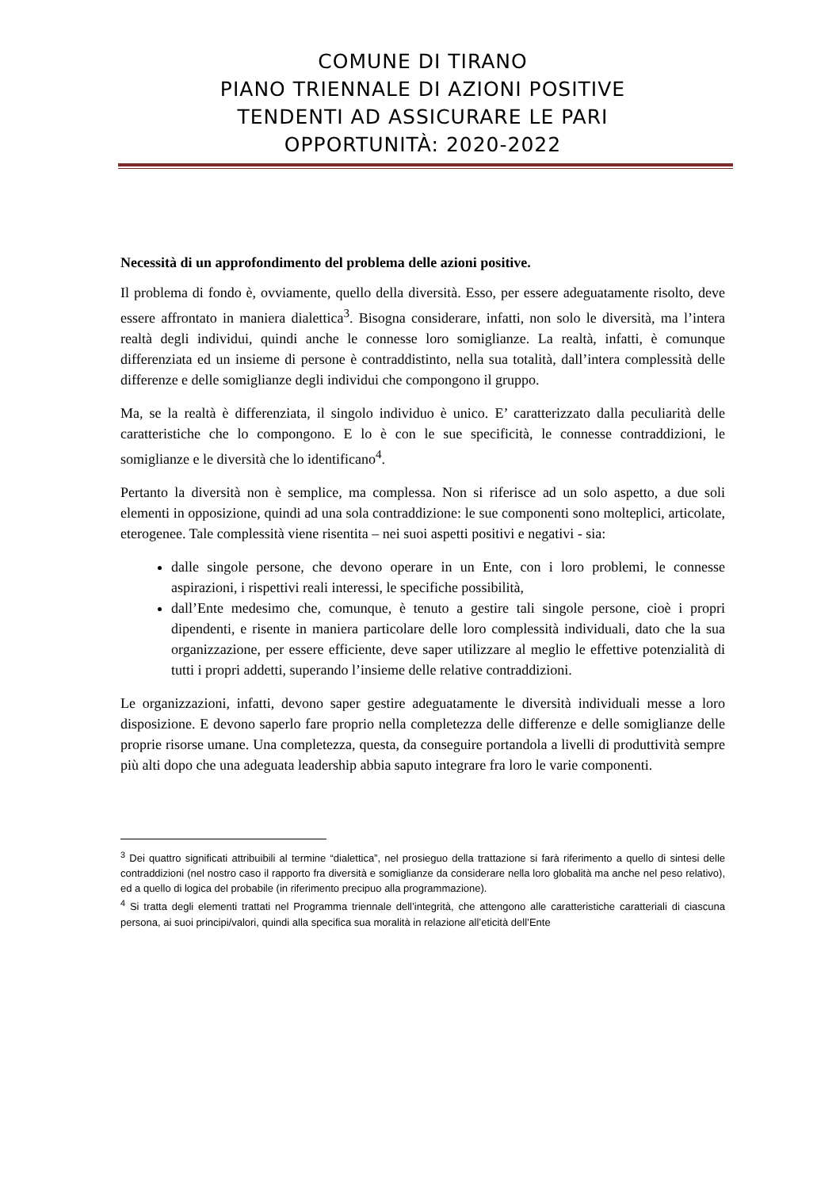COMUNE DI TIRANO
PIANO TRIENNALE DI AZIONI POSITIVE
TENDENTI AD ASSICURARE LE PARI
OPPORTUNITÀ: 2020-2022
Necessità di un approfondimento del problema delle azioni positive.
Il problema di fondo è, ovviamente, quello della diversità. Esso, per essere adeguatamente risolto, deve essere affrontato in maniera dialettica<sup>3</sup>. Bisogna considerare, infatti, non solo le diversità, ma l’intera realtà degli individui, quindi anche le connesse loro somiglianze. La realtà, infatti, è comunque differenziata ed un insieme di persone è contraddistinto, nella sua totalità, dall’intera complessità delle differenze e delle somiglianze degli individui che compongono il gruppo.
Ma, se la realtà è differenziata, il singolo individuo è unico. E’ caratterizzato dalla peculiarità delle caratteristiche che lo compongono. E lo è con le sue specificità, le connesse contraddizioni, le somiglianze e le diversità che lo identificano<sup>4</sup>.
Pertanto la diversità non è semplice, ma complessa. Non si riferisce ad un solo aspetto, a due soli elementi in opposizione, quindi ad una sola contraddizione: le sue componenti sono molteplici, articolate, eterogenee. Tale complessità viene risentita – nei suoi aspetti positivi e negativi - sia:
dalle singole persone, che devono operare in un Ente, con i loro problemi, le connesse aspirazioni, i rispettivi reali interessi, le specifiche possibilità,
dall’Ente medesimo che, comunque, è tenuto a gestire tali singole persone, cioè i propri dipendenti, e risente in maniera particolare delle loro complessità individuali, dato che la sua organizzazione, per essere efficiente, deve saper utilizzare al meglio le effettive potenzialità di tutti i propri addetti, superando l’insieme delle relative contraddizioni.
Le organizzazioni, infatti, devono saper gestire adeguatamente le diversità individuali messe a loro disposizione. E devono saperlo fare proprio nella completezza delle differenze e delle somiglianze delle proprie risorse umane. Una completezza, questa, da conseguire portandola a livelli di produttività sempre più alti dopo che una adeguata leadership abbia saputo integrare fra loro le varie componenti.
<sup>3</sup> Dei quattro significati attribuibili al termine “dialettica”, nel prosieguo della trattazione si farà riferimento a quello di sintesi delle contraddizioni (nel nostro caso il rapporto fra diversità e somiglianze da considerare nella loro globalità ma anche nel peso relativo), ed a quello di logica del probabile (in riferimento precipuo alla programmazione).
<sup>4</sup> Si tratta degli elementi trattati nel Programma triennale dell’integrità, che attengono alle caratteristiche caratteriali di ciascuna persona, ai suoi principi/valori, quindi alla specifica sua moralità in relazione all’eticità dell’Ente